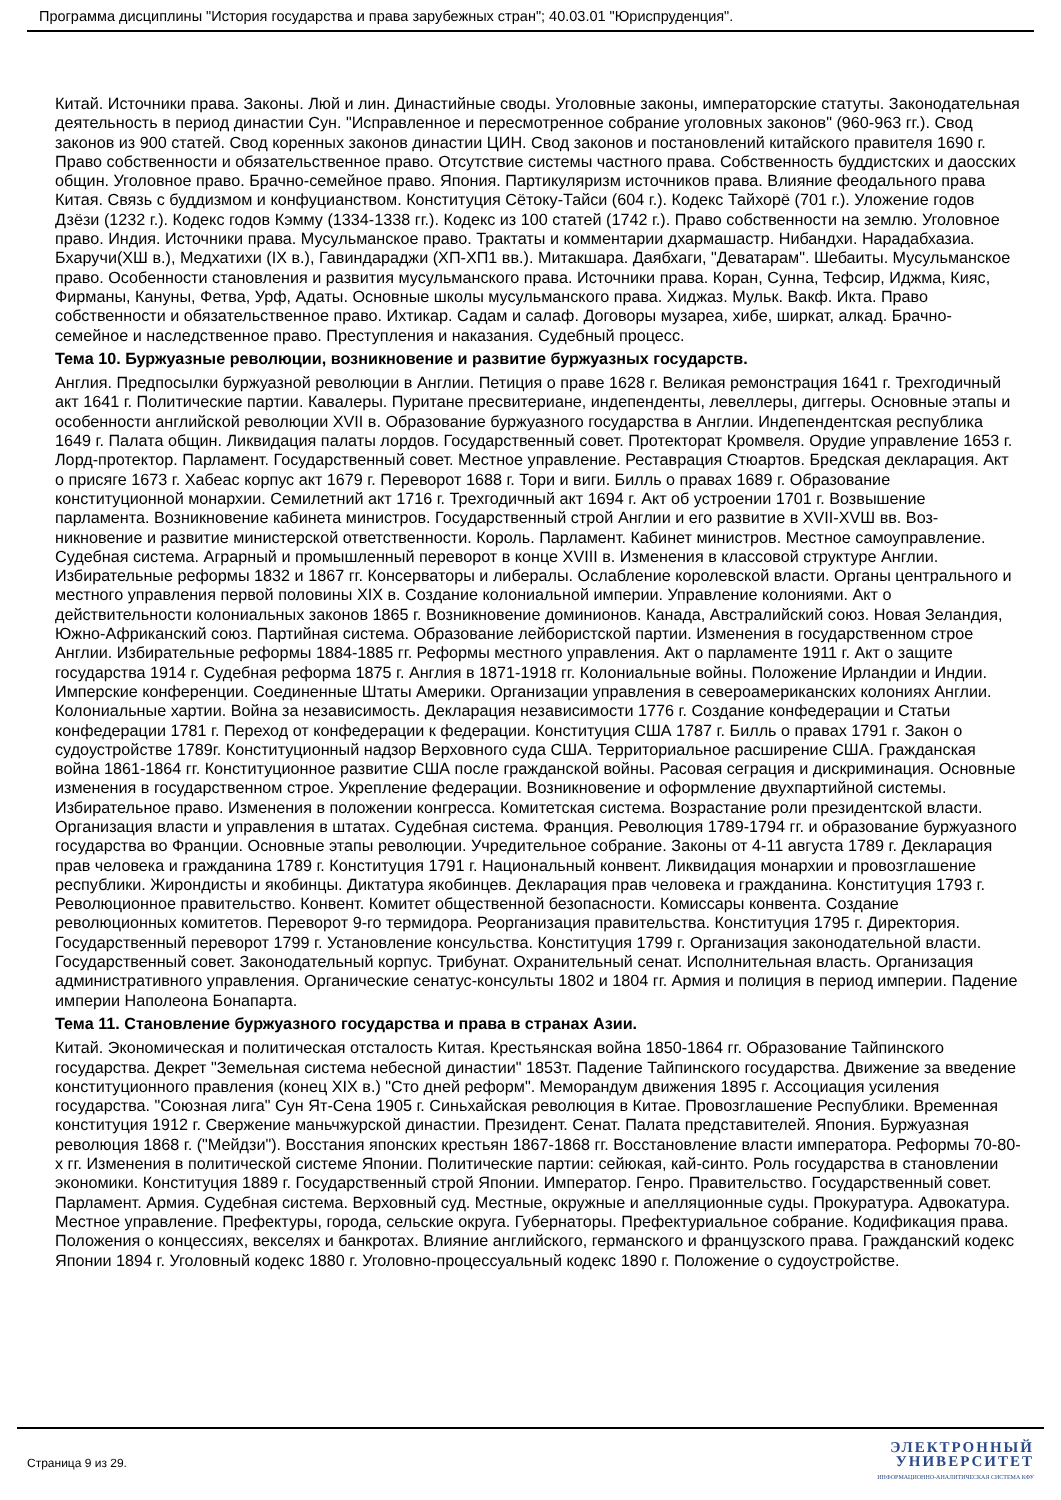Программа дисциплины "История государства и права зарубежных стран"; 40.03.01 "Юриспруденция".
Китай. Источники права. Законы. Люй и лин. Династийные своды. Уголовные законы, императорские статуты. Законодательная деятельность в период династии Сун. "Исправленное и пересмотренное собрание уголовных законов" (960-963 гг.). Свод законов из 900 статей. Свод коренных законов династии ЦИН. Свод законов и постановлений китайского правителя 1690 г. Право собственности и обязательственное право. Отсутствие системы частного права. Собственность буддистских и даосских общин. Уголовное право. Брачно-семейное право. Япония. Партикуляризм источников права. Влияние феодального права Китая. Связь с буддизмом и конфуцианством. Конституция Сётоку-Тайси (604 г.). Кодекс Тайхорё (701 г.). Уложение годов Дзёзи (1232 г.). Кодекс годов Кэмму (1334-1338 гг.). Кодекс из 100 статей (1742 г.). Право собственности на землю. Уголовное право. Индия. Источники права. Мусульманское право. Трактаты и комментарии дхармашастр. Нибандхи. Нарадабхазиа. Бхаручи(ХШ в.), Медхатихи (IX в.), Гавиндараджи (ХП-ХП1 вв.). Митакшара. Даябхаги, "Деватарам". Шебаиты. Мусульманское право. Особенности становления и развития мусульманского права. Источники права. Коран, Сунна, Тефсир, Иджма, Кияс, Фирманы, Кануны, Фетва, Урф, Адаты. Основные школы мусульманского права. Хиджаз. Мульк. Вакф. Икта. Право собственности и обязательственное право. Ихтикар. Садам и салаф. Договоры музареа, хибе, ширкат, алкад. Брачно-семейное и наследственное право. Преступления и наказания. Судебный процесс.
Тема 10. Буржуазные революции, возникновение и развитие буржуазных государств.
Англия. Предпосылки буржуазной революции в Англии. Петиция о праве 1628 г. Великая ремонстрация 1641 г. Трехгодичный акт 1641 г. Политические партии. Кавалеры. Пуритане пресвитериане, индепенденты, левеллеры, диггеры. Основные этапы и особенности английской революции XVII в. Образование буржуазного государства в Англии. Индепендентская республика 1649 г. Палата общин. Ликвидация палаты лордов. Государственный совет. Протекторат Кромвеля. Орудие управление 1653 г. Лорд-протектор. Парламент. Государственный совет. Местное управление. Реставрация Стюартов. Бредская декларация. Акт о присяге 1673 г. Хабеас корпус акт 1679 г. Переворот 1688 г. Тори и виги. Билль о правах 1689 г. Образование конституционной монархии. Семилетний акт 1716 г. Трехгодичный акт 1694 г. Акт об устроении 1701 г. Возвышение парламента. Возникновение кабинета министров. Государственный строй Англии и его развитие в XVII-XVШ вв. Воз-никновение и развитие министерской ответственности. Король. Парламент. Кабинет министров. Местное самоуправление. Судебная система. Аграрный и промышленный переворот в конце XVIII в. Изменения в классовой структуре Англии. Избирательные реформы 1832 и 1867 гг. Консерваторы и либералы. Ослабление королевской власти. Органы центрального и местного управления первой половины XIX в. Создание колониальной империи. Управление колониями. Акт о действительности колониальных законов 1865 г. Возникновение доминионов. Канада, Австралийский союз. Новая Зеландия, Южно-Африканский союз. Партийная система. Образование лейбористской партии. Изменения в государственном строе Англии. Избирательные реформы 1884-1885 гг. Реформы местного управления. Акт о парламенте 1911 г. Акт о защите государства 1914 г. Судебная реформа 1875 г. Англия в 1871-1918 гг. Колониальные войны. Положение Ирландии и Индии. Имперские конференции. Соединенные Штаты Америки. Организации управления в североамериканских колониях Англии. Колониальные хартии. Война за независимость. Декларация независимости 1776 г. Создание конфедерации и Статьи конфедерации 1781 г. Переход от конфедерации к федерации. Конституция США 1787 г. Билль о правах 1791 г. Закон о судоустройстве 1789г. Конституционный надзор Верховного суда США. Территориальное расширение США. Гражданская война 1861-1864 гг. Конституционное развитие США после гражданской войны. Расовая сеграция и дискриминация. Основные изменения в государственном строе. Укрепление федерации. Возникновение и оформление двухпартийной системы. Избирательное право. Изменения в положении конгресса. Комитетская система. Возрастание роли президентской власти. Организация власти и управления в штатах. Судебная система. Франция. Революция 1789-1794 гг. и образование буржуазного государства во Франции. Основные этапы революции. Учредительное собрание. Законы от 4-11 августа 1789 г. Декларация прав человека и гражданина 1789 г. Конституция 1791 г. Национальный конвент. Ликвидация монархии и провозглашение республики. Жирондисты и якобинцы. Диктатура якобинцев. Декларация прав человека и гражданина. Конституция 1793 г. Революционное правительство. Конвент. Комитет общественной безопасности. Комиссары конвента. Создание революционных комитетов. Переворот 9-го термидора. Реорганизация правительства. Конституция 1795 г. Директория. Государственный переворот 1799 г. Установление консульства. Конституция 1799 г. Организация законодательной власти. Государственный совет. Законодательный корпус. Трибунат. Охранительный сенат. Исполнительная власть. Организация административного управления. Органические сенатус-консульты 1802 и 1804 гг. Армия и полиция в период империи. Падение империи Наполеона Бонапарта.
Тема 11. Становление буржуазного государства и права в странах Азии.
Китай. Экономическая и политическая отсталость Китая. Крестьянская война 1850-1864 гг. Образование Тайпинского государства. Декрет "Земельная система небесной династии" 1853т. Падение Тайпинского государства. Движение за введение конституционного правления (конец XIX в.) "Сто дней реформ". Меморандум движения 1895 г. Ассоциация усиления государства. "Союзная лига" Сун Ят-Сена 1905 г. Синьхайская революция в Китае. Провозглашение Республики. Временная конституция 1912 г. Свержение маньчжурской династии. Президент. Сенат. Палата представителей. Япония. Буржуазная революция 1868 г. ("Мейдзи"). Восстания японских крестьян 1867-1868 гг. Восстановление власти императора. Реформы 70-80-х гг. Изменения в политической системе Японии. Политические партии: сейюкая, кай-синто. Роль государства в становлении экономики. Конституция 1889 г. Государственный строй Японии. Император. Генро. Правительство. Государственный совет. Парламент. Армия. Судебная система. Верховный суд. Местные, окружные и апелляционные суды. Прокуратура. Адвокатура. Местное управление. Префектуры, города, сельские округа. Губернаторы. Префектуриальное собрание. Кодификация права. Положения о концессиях, векселях и банкротах. Влияние английского, германского и французского права. Гражданский кодекс Японии 1894 г. Уголовный кодекс 1880 г. Уголовно-процессуальный кодекс 1890 г. Положение о судоустройстве.
Страница 9 из 29.
ЭЛЕКТРОННЫЙ
УНИВЕРСИТЕТ
ИНФОРМАЦИОННО-АНАЛИТИЧЕСКАЯ СИСТЕМА КФУ